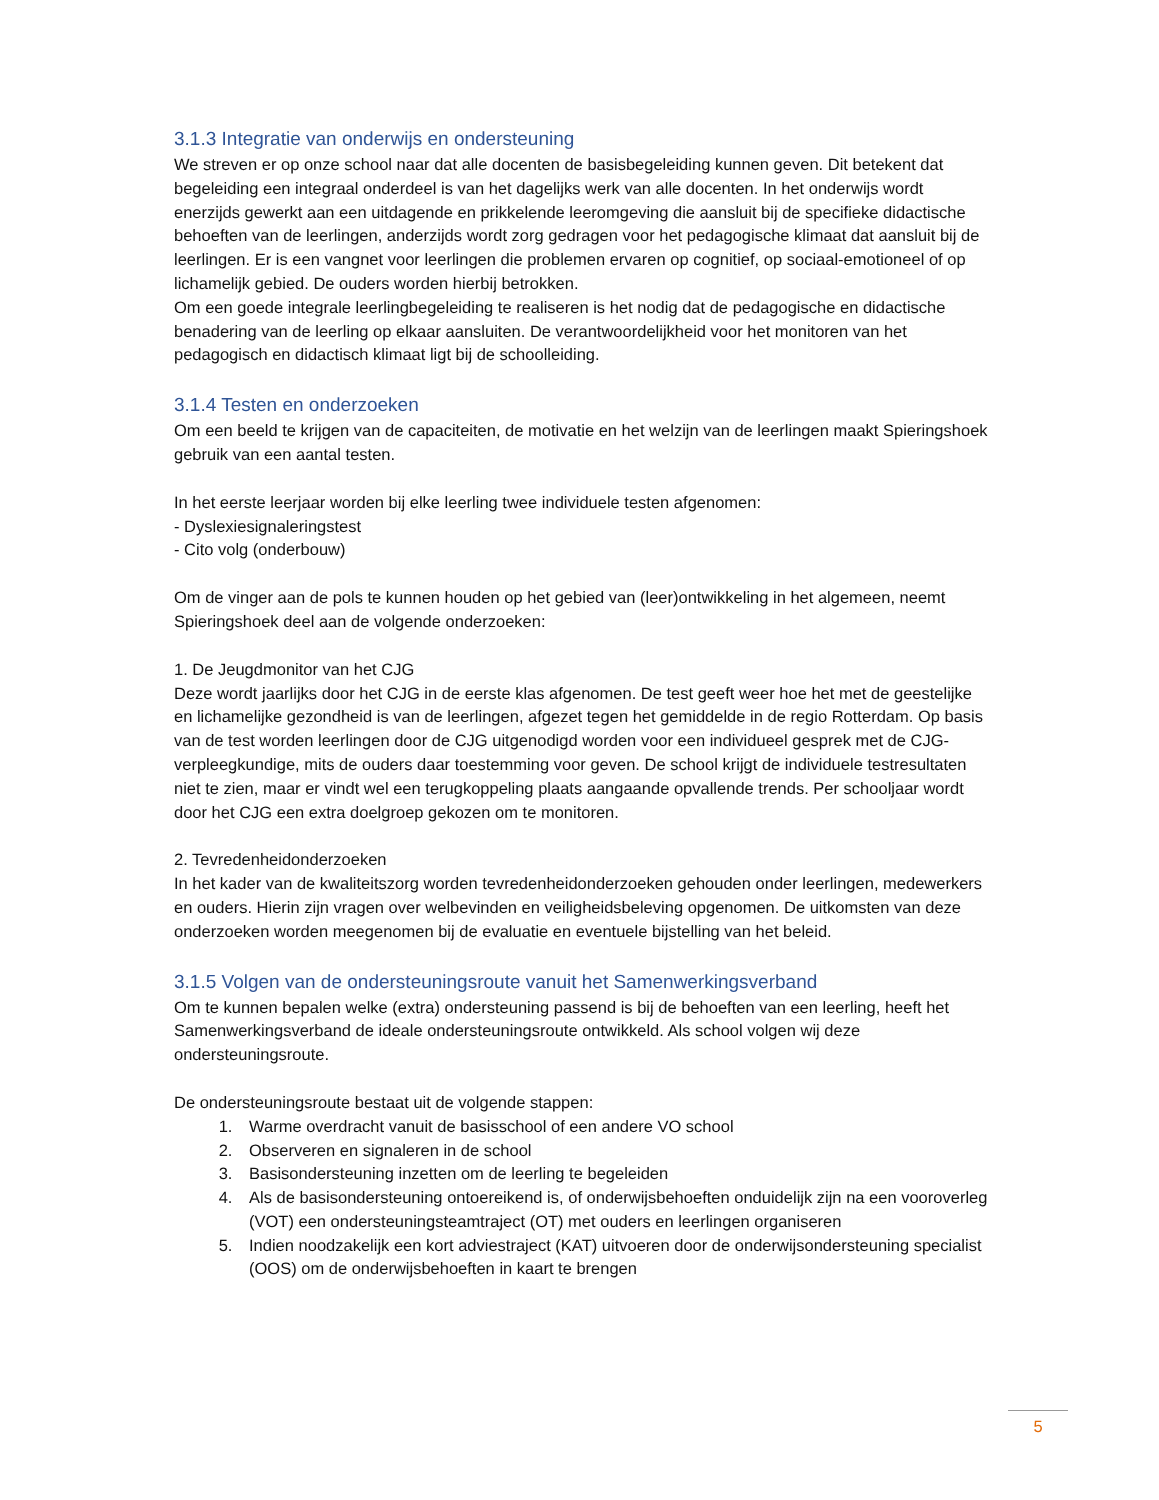3.1.3 Integratie van onderwijs en ondersteuning
We streven er op onze school naar dat alle docenten de basisbegeleiding kunnen geven. Dit betekent dat begeleiding een integraal onderdeel is van het dagelijks werk van alle docenten. In het onderwijs wordt enerzijds gewerkt aan een uitdagende en prikkelende leeromgeving die aansluit bij de specifieke didactische behoeften van de leerlingen, anderzijds wordt zorg gedragen voor het pedagogische klimaat dat aansluit bij de leerlingen. Er is een vangnet voor leerlingen die problemen ervaren op cognitief, op sociaal-emotioneel of op lichamelijk gebied. De ouders worden hierbij betrokken.
Om een goede integrale leerlingbegeleiding te realiseren is het nodig dat de pedagogische en didactische benadering van de leerling op elkaar aansluiten. De verantwoordelijkheid voor het monitoren van het pedagogisch en didactisch klimaat ligt bij de schoolleiding.
3.1.4 Testen en onderzoeken
Om een beeld te krijgen van de capaciteiten, de motivatie en het welzijn van de leerlingen maakt Spieringshoek gebruik van een aantal testen.
In het eerste leerjaar worden bij elke leerling twee individuele testen afgenomen:
- Dyslexiesignaleringstest
- Cito volg (onderbouw)
Om de vinger aan de pols te kunnen houden op het gebied van (leer)ontwikkeling in het algemeen, neemt Spieringshoek deel aan de volgende onderzoeken:
1. De Jeugdmonitor van het CJG
Deze wordt jaarlijks door het CJG in de eerste klas afgenomen. De test geeft weer hoe het met de geestelijke en lichamelijke gezondheid is van de leerlingen, afgezet tegen het gemiddelde in de regio Rotterdam. Op basis van de test worden leerlingen door de CJG uitgenodigd worden voor een individueel gesprek met de CJG-verpleegkundige, mits de ouders daar toestemming voor geven. De school krijgt de individuele testresultaten niet te zien, maar er vindt wel een terugkoppeling plaats aangaande opvallende trends. Per schooljaar wordt door het CJG een extra doelgroep gekozen om te monitoren.
2. Tevredenheidonderzoeken
In het kader van de kwaliteitszorg worden tevredenheidonderzoeken gehouden onder leerlingen, medewerkers en ouders. Hierin zijn vragen over welbevinden en veiligheidsbeleving opgenomen. De uitkomsten van deze onderzoeken worden meegenomen bij de evaluatie en eventuele bijstelling van het beleid.
3.1.5 Volgen van de ondersteuningsroute vanuit het Samenwerkingsverband
Om te kunnen bepalen welke (extra) ondersteuning passend is bij de behoeften van een leerling, heeft het Samenwerkingsverband de ideale ondersteuningsroute ontwikkeld. Als school volgen wij deze ondersteuningsroute.
De ondersteuningsroute bestaat uit de volgende stappen:
1. Warme overdracht vanuit de basisschool of een andere VO school
2. Observeren en signaleren in de school
3. Basisondersteuning inzetten om de leerling te begeleiden
4. Als de basisondersteuning ontoereikend is, of onderwijsbehoeften onduidelijk zijn na een vooroverleg (VOT) een ondersteuningsteamtraject (OT) met ouders en leerlingen organiseren
5. Indien noodzakelijk een kort adviestraject (KAT) uitvoeren door de onderwijsondersteuning specialist (OOS) om de onderwijsbehoeften in kaart te brengen
5